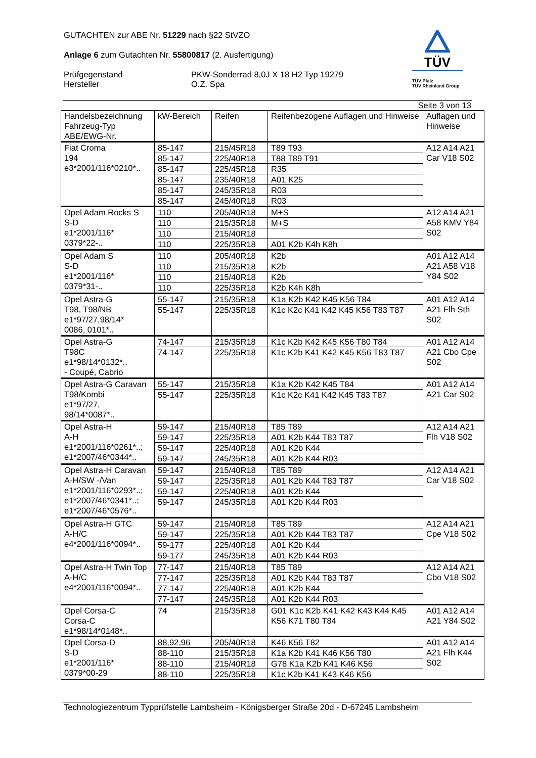GUTACHTEN zur ABE Nr. 51229 nach §22 StVZO
Anlage 6 zum Gutachten Nr. 55800817 (2. Ausfertigung)
Prüfgegenstand
Hersteller
PKW-Sonderrad 8,0J X 18 H2 Typ 19279
O.Z. Spa
TÜV
TÜV Pfalz
TÜV Rheinland Group
Seite 3 von 13
| Handelsbezeichnung Fahrzeug-Typ ABE/EWG-Nr. | kW-Bereich | Reifen | Reifenbezogene Auflagen und Hinweise | Auflagen und Hinweise |
| --- | --- | --- | --- | --- |
| Fiat Croma 194 e3*2001/116*0210*.. | 85-147 | 215/45R18 | T89 T93 | A12 A14 A21 Car V18 S02 |
| | 85-147 | 225/40R18 | T88 T89 T91 | |
| | 85-147 | 225/45R18 | R35 | |
| | 85-147 | 235/40R18 | A01 K25 | |
| | 85-147 | 245/35R18 | R03 | |
| | 85-147 | 245/40R18 | R03 | |
| Opel Adam Rocks S S-D e1*2001/116* 0379*22-.. | 110 | 205/40R18 | M+S | A12 A14 A21 A58 KMV Y84 S02 |
| | 110 | 215/35R18 | M+S | |
| | 110 | 215/40R18 | | |
| | 110 | 225/35R18 | A01 K2b K4h K8h | |
| Opel Adam S S-D e1*2001/116* 0379*31-.. | 110 | 205/40R18 | K2b | A01 A12 A14 A21 A58 V18 Y84 S02 |
| | 110 | 215/35R18 | K2b | |
| | 110 | 215/40R18 | K2b | |
| | 110 | 225/35R18 | K2b K4h K8h | |
| Opel Astra-G T98, T98/NB e1*97/27,98/14* 0086, 0101*.. | 55-147 | 215/35R18 | K1a K2b K42 K45 K56 T84 | A01 A12 A14 A21 Flh Sth S02 |
| | 55-147 | 225/35R18 | K1c K2c K41 K42 K45 K56 T83 T87 | |
| Opel Astra-G T98C e1*98/14*0132*.. - Coupé, Cabrio | 74-147 | 215/35R18 | K1c K2b K42 K45 K56 T80 T84 | A01 A12 A14 A21 Cbo Cpe S02 |
| | 74-147 | 225/35R18 | K1c K2b K41 K42 K45 K56 T83 T87 | |
| Opel Astra-G Caravan T98/Kombi e1*97/27, 98/14*0087*.. | 55-147 | 215/35R18 | K1a K2b K42 K45 T84 | A01 A12 A14 A21 Car S02 |
| | 55-147 | 225/35R18 | K1c K2c K41 K42 K45 T83 T87 | |
| Opel Astra-H A-H e1*2001/116*0261*..; e1*2007/46*0344*.. | 59-147 | 215/40R18 | T85 T89 | A12 A14 A21 Flh V18 S02 |
| | 59-147 | 225/35R18 | A01 K2b K44 T83 T87 | |
| | 59-147 | 225/40R18 | A01 K2b K44 | |
| | 59-147 | 245/35R18 | A01 K2b K44 R03 | |
| Opel Astra-H Caravan A-H/SW -/Van e1*2001/116*0293*..; e1*2007/46*0341*..; e1*2007/46*0576*.. | 59-147 | 215/40R18 | T85 T89 | A12 A14 A21 Car V18 S02 |
| | 59-147 | 225/35R18 | A01 K2b K44 T83 T87 | |
| | 59-147 | 225/40R18 | A01 K2b K44 | |
| | 59-147 | 245/35R18 | A01 K2b K44 R03 | |
| Opel Astra-H GTC A-H/C e4*2001/116*0094*.. | 59-147 | 215/40R18 | T85 T89 | A12 A14 A21 Cpe V18 S02 |
| | 59-147 | 225/35R18 | A01 K2b K44 T83 T87 | |
| | 59-177 | 225/40R18 | A01 K2b K44 | |
| | 59-177 | 245/35R18 | A01 K2b K44 R03 | |
| Opel Astra-H Twin Top A-H/C e4*2001/116*0094*.. | 77-147 | 215/40R18 | T85 T89 | A12 A14 A21 Cbo V18 S02 |
| | 77-147 | 225/35R18 | A01 K2b K44 T83 T87 | |
| | 77-147 | 225/40R18 | A01 K2b K44 | |
| | 77-147 | 245/35R18 | A01 K2b K44 R03 | |
| Opel Corsa-C Corsa-C e1*98/14*0148*.. | 74 | 215/35R18 | G01 K1c K2b K41 K42 K43 K44 K45 K56 K71 T80 T84 | A01 A12 A14 A21 Y84 S02 |
| Opel Corsa-D S-D e1*2001/116* 0379*00-29 | 88,92,96 | 205/40R18 | K46 K56 T82 | A01 A12 A14 A21 Flh K44 S02 |
| | 88-110 | 215/35R18 | K1a K2b K41 K46 K56 T80 | |
| | 88-110 | 215/40R18 | G78 K1a K2b K41 K46 K56 | |
| | 88-110 | 225/35R18 | K1c K2b K41 K43 K46 K56 | |
Technologiezentrum Typprüfstelle Lambsheim - Königsberger Straße 20d - D-67245 Lambsheim